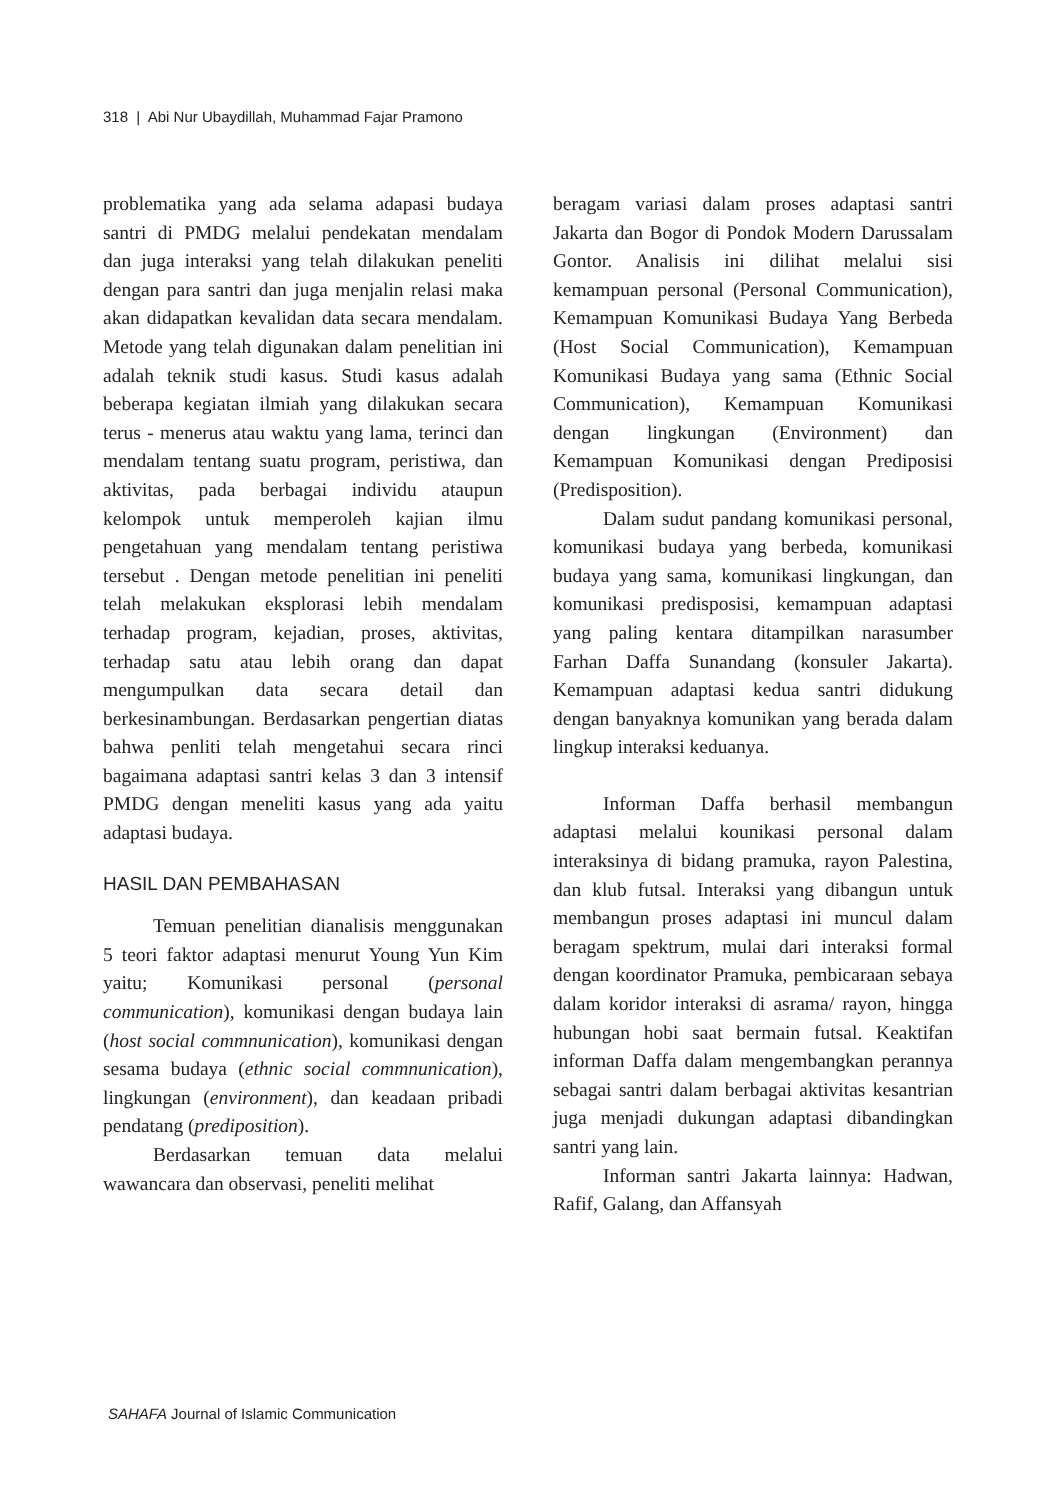318 | Abi Nur Ubaydillah, Muhammad Fajar Pramono
problematika yang ada selama adapasi budaya santri di PMDG melalui pendekatan mendalam dan juga interaksi yang telah dilakukan peneliti dengan para santri dan juga menjalin relasi maka akan didapatkan kevalidan data secara mendalam. Metode yang telah digunakan dalam penelitian ini adalah teknik studi kasus. Studi kasus adalah beberapa kegiatan ilmiah yang dilakukan secara terus - menerus atau waktu yang lama, terinci dan mendalam tentang suatu program, peristiwa, dan aktivitas, pada berbagai individu ataupun kelompok untuk memperoleh kajian ilmu pengetahuan yang mendalam tentang peristiwa tersebut . Dengan metode penelitian ini peneliti telah melakukan eksplorasi lebih mendalam terhadap program, kejadian, proses, aktivitas, terhadap satu atau lebih orang dan dapat mengumpulkan data secara detail dan berkesinambungan. Berdasarkan pengertian diatas bahwa penliti telah mengetahui secara rinci bagaimana adaptasi santri kelas 3 dan 3 intensif PMDG dengan meneliti kasus yang ada yaitu adaptasi budaya.
HASIL DAN PEMBAHASAN
Temuan penelitian dianalisis menggunakan 5 teori faktor adaptasi menurut Young Yun Kim yaitu; Komunikasi personal (personal communication), komunikasi dengan budaya lain (host social commnunication), komunikasi dengan sesama budaya (ethnic social commnunication), lingkungan (environment), dan keadaan pribadi pendatang (prediposition).
Berdasarkan temuan data melalui wawancara dan observasi, peneliti melihat
beragam variasi dalam proses adaptasi santri Jakarta dan Bogor di Pondok Modern Darussalam Gontor. Analisis ini dilihat melalui sisi kemampuan personal (Personal Communication), Kemampuan Komunikasi Budaya Yang Berbeda (Host Social Communication), Kemampuan Komunikasi Budaya yang sama (Ethnic Social Communication), Kemampuan Komunikasi dengan lingkungan (Environment) dan Kemampuan Komunikasi dengan Prediposisi (Predisposition).
Dalam sudut pandang komunikasi personal, komunikasi budaya yang berbeda, komunikasi budaya yang sama, komunikasi lingkungan, dan komunikasi predisposisi, kemampuan adaptasi yang paling kentara ditampilkan narasumber Farhan Daffa Sunandang (konsuler Jakarta). Kemampuan adaptasi kedua santri didukung dengan banyaknya komunikan yang berada dalam lingkup interaksi keduanya.
Informan Daffa berhasil membangun adaptasi melalui kounikasi personal dalam interaksinya di bidang pramuka, rayon Palestina, dan klub futsal. Interaksi yang dibangun untuk membangun proses adaptasi ini muncul dalam beragam spektrum, mulai dari interaksi formal dengan koordinator Pramuka, pembicaraan sebaya dalam koridor interaksi di asrama/ rayon, hingga hubungan hobi saat bermain futsal. Keaktifan informan Daffa dalam mengembangkan perannya sebagai santri dalam berbagai aktivitas kesantrian juga menjadi dukungan adaptasi dibandingkan santri yang lain.
Informan santri Jakarta lainnya: Hadwan, Rafif, Galang, dan Affansyah
SAHAFA Journal of Islamic Communication